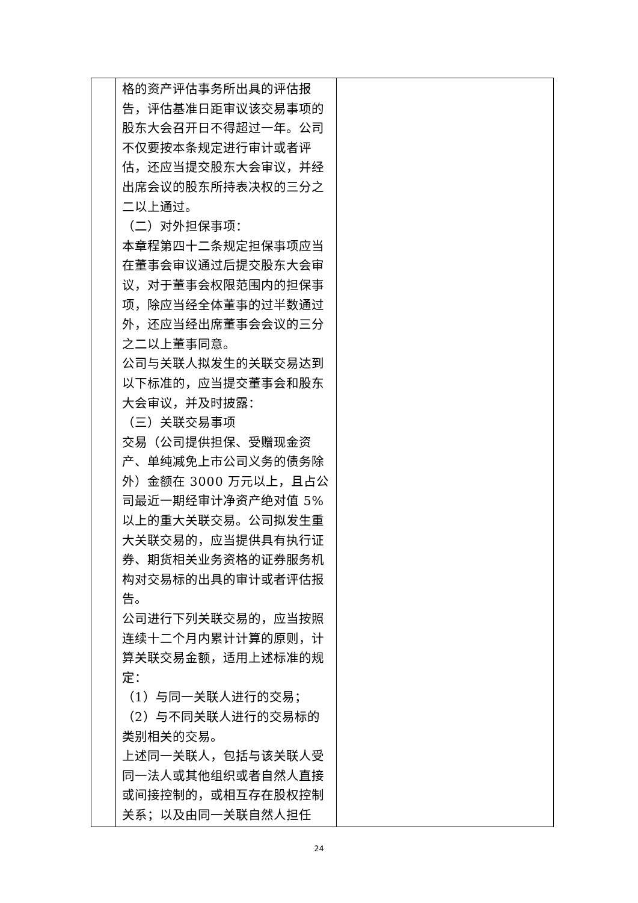| | 格的资产评估事务所出具的评估报告，评估基准日距审议该交易事项的股东大会召开日不得超过一年。公司不仅要按本条规定进行审计或者评估，还应当提交股东大会审议，并经出席会议的股东所持表决权的三分之二以上通过。 （二）对外担保事项： 本章程第四十二条规定担保事项应当在董事会审议通过后提交股东大会审议，对于董事会权限范围内的担保事项，除应当经全体董事的过半数通过外，还应当经出席董事会会议的三分之二以上董事同意。 公司与关联人拟发生的关联交易达到以下标准的，应当提交董事会和股东大会审议，并及时披露： （三）关联交易事项 交易（公司提供担保、受赠现金资产、单纯减免上市公司义务的债务除外）金额在 3000 万元以上，且占公司最近一期经审计净资产绝对值 5%以上的重大关联交易。公司拟发生重大关联交易的，应当提供具有执行证券、期货相关业务资格的证券服务机构对交易标的出具的审计或者评估报告。 公司进行下列关联交易的，应当按照连续十二个月内累计计算的原则，计算关联交易金额，适用上述标准的规定： （1）与同一关联人进行的交易； （2）与不同关联人进行的交易标的类别相关的交易。 上述同一关联人，包括与该关联人受同一法人或其他组织或者自然人直接或间接控制的，或相互存在股权控制关系；以及由同一关联自然人担任 | |
24